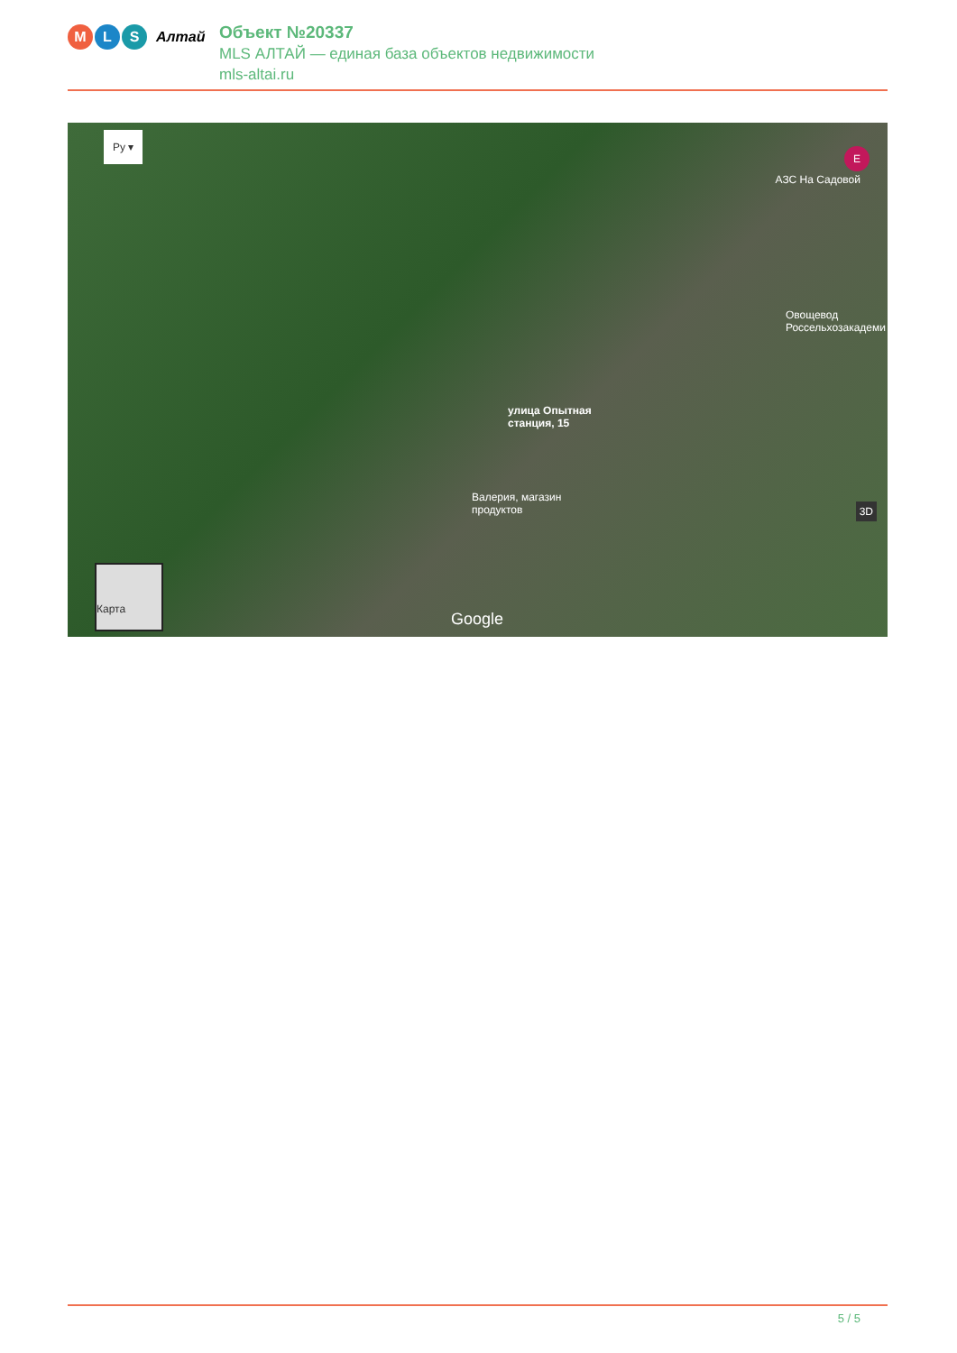M L S
Алтай
Объект №20337
MLS АЛТАЙ — единая база объектов недвижимости
mls-altai.ru
Ру ▾
E
АЗС На Садовой
Овощевод
Россельхозакадеми
улица Опытная
станция, 15
Валерия, магазин
продуктов
Карта
Google
3D
5 / 5